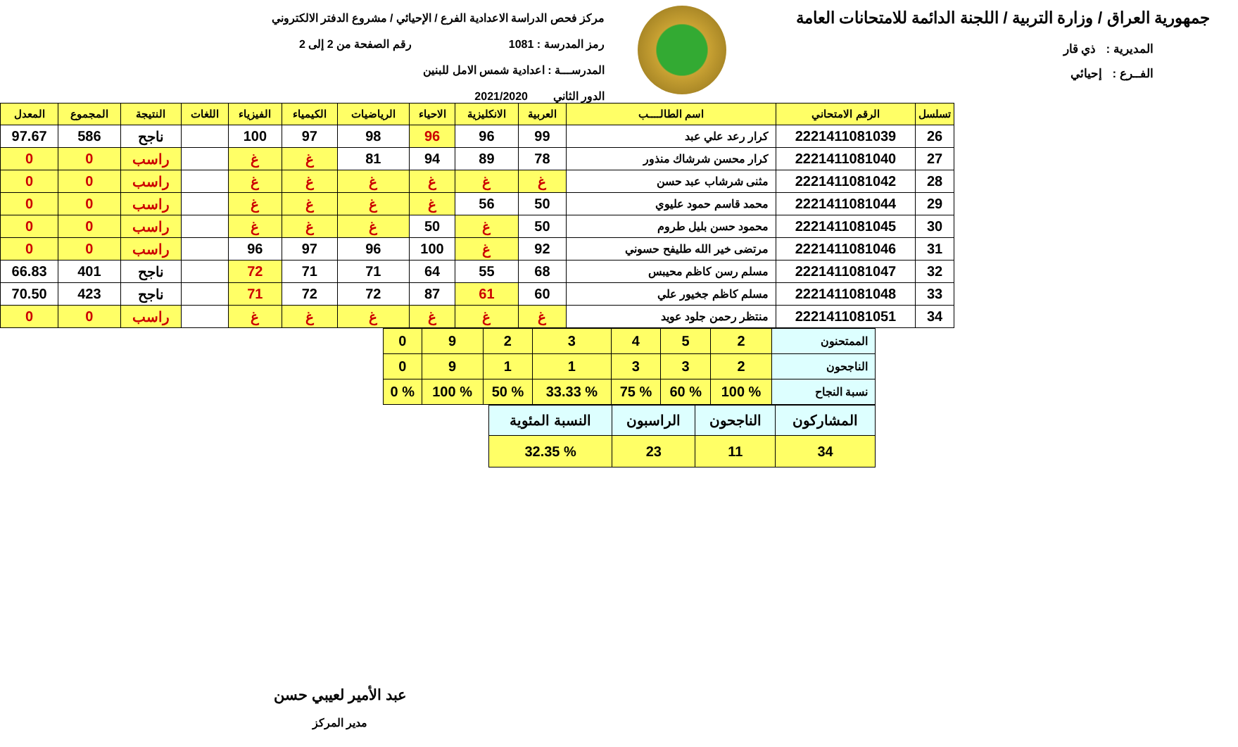جمهورية العراق / وزارة التربية / اللجنة الدائمة للامتحانات العامة
المديرية : ذي قار
الفــرع : إحيائي
مركز فحص الدراسة الاعدادية الفرع / الإحيائي / مشروع الدفتر الالكتروني
رمز المدرسة : 1081 رقم الصفحة من 2 إلى 2
المدرســـة : اعدادية شمس الامل للبنين
الدور الثاني 2021/2020
| تسلسل | الرقم الامتحاني | اسم الطالــــب | العربية | الانكليزية | الاحياء | الرياضيات | الكيمياء | الفيزياء | اللغات | النتيجة | المجموع | المعدل |
| --- | --- | --- | --- | --- | --- | --- | --- | --- | --- | --- | --- | --- |
| 26 | 2221411081039 | كرار رعد علي عبد | 99 | 96 | 96 | 98 | 97 | 100 | | ناجح | 586 | 97.67 |
| 27 | 2221411081040 | كرار محسن شرشاك منذور | 78 | 89 | 94 | 81 | غ | غ | | راسب | 0 | 0 |
| 28 | 2221411081042 | مثنى شرشاب عبد حسن | غ | غ | غ | غ | غ | غ | | راسب | 0 | 0 |
| 29 | 2221411081044 | محمد قاسم حمود عليوي | 50 | 56 | غ | غ | غ | غ | | راسب | 0 | 0 |
| 30 | 2221411081045 | محمود حسن بليل طروم | 50 | غ | 50 | غ | غ | غ | | راسب | 0 | 0 |
| 31 | 2221411081046 | مرتضى خير الله طليفح حسوني | 92 | غ | 100 | 96 | 97 | 96 | | راسب | 0 | 0 |
| 32 | 2221411081047 | مسلم رسن كاظم محيبس | 68 | 55 | 64 | 71 | 71 | 72 | | ناجح | 401 | 66.83 |
| 33 | 2221411081048 | مسلم كاظم جخيور علي | 60 | 61 | 87 | 72 | 72 | 71 | | ناجح | 423 | 70.50 |
| 34 | 2221411081051 | منتظر رحمن جلود عويد | غ | غ | غ | غ | غ | غ | | راسب | 0 | 0 |
| الممتحنون | 2 | 5 | 4 | 3 | 2 | 9 | 0 |
| الناجحون | 2 | 3 | 3 | 1 | 1 | 9 | 0 |
| نسبة النجاح | % 100 | % 60 | % 75 | % 33.33 | % 50 | % 100 | % 0 |
| المشاركون | الناجحون | الراسبون | النسبة المئوية |
| 34 | 11 | 23 | % 32.35 |
عبد الأمير لعيبي حسن
مدير المركز